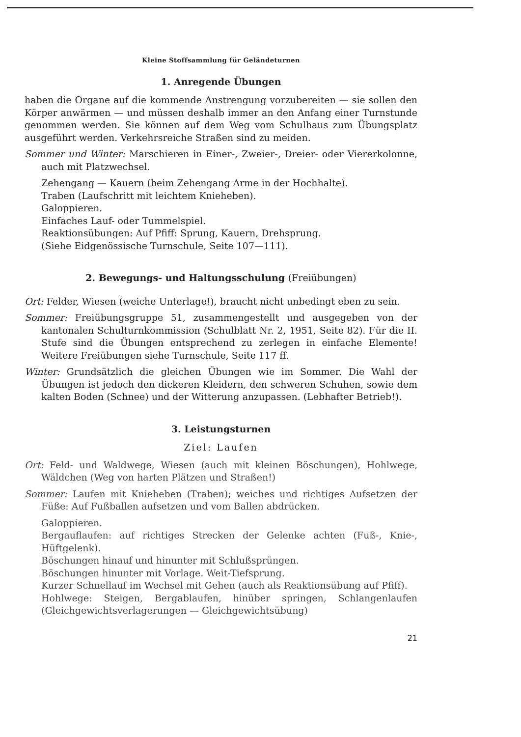Kleine Stoffsammlung für Geländeturnen
1. Anregende Übungen
haben die Organe auf die kommende Anstrengung vorzubereiten — sie sollen den Körper anwärmen — und müssen deshalb immer an den Anfang einer Turnstunde genommen werden. Sie können auf dem Weg vom Schulhaus zum Übungsplatz ausgeführt werden. Verkehrsreiche Straßen sind zu meiden.
Sommer und Winter: Marschieren in Einer-, Zweier-, Dreier- oder Viererkolonne, auch mit Platzwechsel.
Zehengang — Kauern (beim Zehengang Arme in der Hochhalte).
Traben (Laufschritt mit leichtem Knieheben).
Galoppieren.
Einfaches Lauf- oder Tummelspiel.
Reaktionsübungen: Auf Pfiff: Sprung, Kauern, Drehsprung.
(Siehe Eidgenössische Turnschule, Seite 107—111).
2. Bewegungs- und Haltungsschulung (Freiübungen)
Ort: Felder, Wiesen (weiche Unterlage!), braucht nicht unbedingt eben zu sein.
Sommer: Freiübungsgruppe 51, zusammengestellt und ausgegeben von der kantonalen Schulturnkommission (Schulblatt Nr. 2, 1951, Seite 82). Für die II. Stufe sind die Übungen entsprechend zu zerlegen in einfache Elemente! Weitere Freiübungen siehe Turnschule, Seite 117 ff.
Winter: Grundsätzlich die gleichen Übungen wie im Sommer. Die Wahl der Übungen ist jedoch den dickeren Kleidern, den schweren Schuhen, sowie dem kalten Boden (Schnee) und der Witterung anzupassen. (Lebhafter Betrieb!).
3. Leistungsturnen
Ziel: Laufen
Ort: Feld- und Waldwege, Wiesen (auch mit kleinen Böschungen), Hohlwege, Wäldchen (Weg von harten Plätzen und Straßen!)
Sommer: Laufen mit Knieheben (Traben); weiches und richtiges Aufsetzen der Füße: Auf Fußballen aufsetzen und vom Ballen abdrücken.
Galoppieren.
Bergauflaufen: auf richtiges Strecken der Gelenke achten (Fuß-, Knie-, Hüftgelenk).
Böschungen hinauf und hinunter mit Schlußsprüngen.
Böschungen hinunter mit Vorlage. Weit-Tiefsprung.
Kurzer Schnellauf im Wechsel mit Gehen (auch als Reaktionsübung auf Pfiff).
Hohlwege: Steigen, Bergablaufen, hinüber springen, Schlangenlaufen (Gleichgewichtsverlagerungen — Gleichgewichtsübung)
21